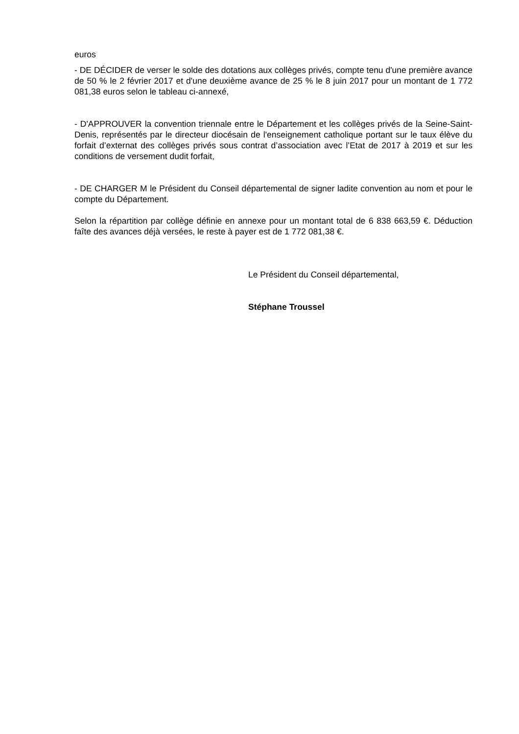euros
- DE DÉCIDER de verser le solde des dotations aux collèges privés, compte tenu d'une première avance de 50 % le 2 février 2017 et d'une deuxième avance de 25 % le 8 juin 2017 pour un montant de 1 772 081,38 euros selon le tableau ci-annexé,
- D'APPROUVER la convention triennale entre le Département et les collèges privés de la Seine-Saint-Denis, représentés par le directeur diocésain de l'enseignement catholique portant sur le taux élève du forfait d’externat des collèges privés sous contrat d’association avec l’Etat de 2017 à 2019 et sur les conditions de versement dudit forfait,
- DE CHARGER M le Président du Conseil départemental de signer ladite convention au nom et pour le compte du Département.
Selon la répartition par collège définie en annexe pour un montant total de 6 838 663,59 €. Déduction faîte des avances déjà versées, le reste à payer est de 1 772 081,38 €.
Le Président du Conseil départemental,
Stéphane Troussel